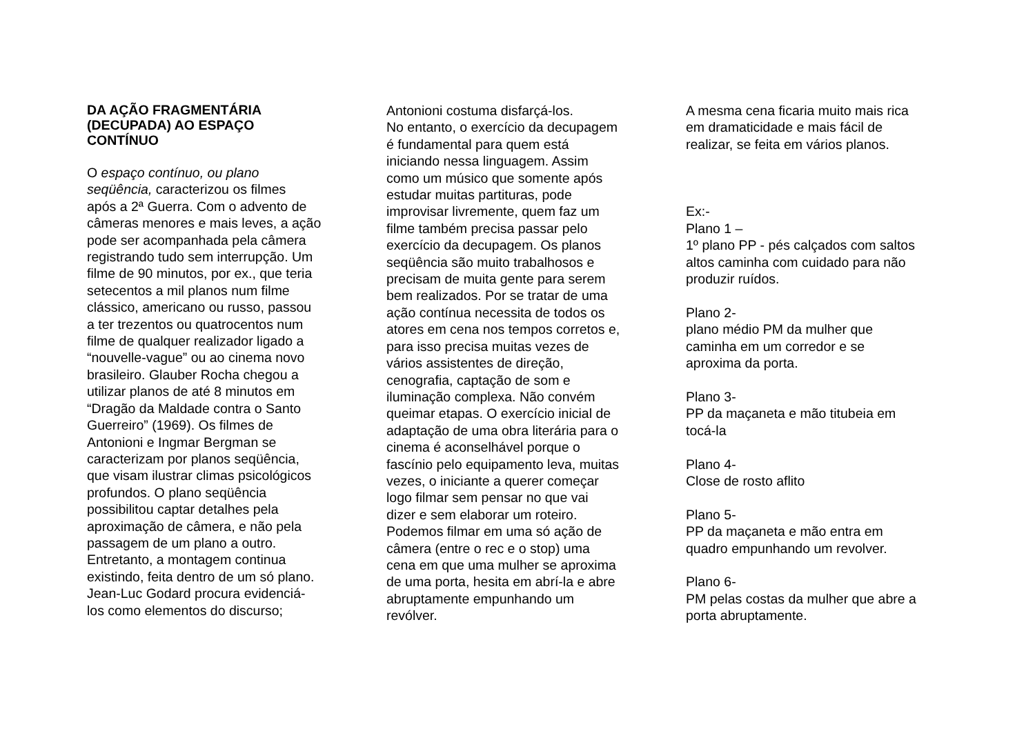DA AÇÃO FRAGMENTÁRIA
(DECUPADA) AO ESPAÇO
CONTÍNUO
O espaço contínuo, ou plano
seqüência, caracterizou os filmes
após a 2ª Guerra. Com o advento de
câmeras menores e mais leves, a ação
pode ser acompanhada pela câmera
registrando tudo sem interrupção. Um
filme de 90 minutos, por ex., que teria
setecentos a mil planos num filme
clássico, americano ou russo, passou
a ter trezentos ou quatrocentos num
filme de qualquer realizador ligado a
“nouvelle-vague” ou ao cinema novo
brasileiro. Glauber Rocha chegou a
utilizar planos de até 8 minutos em
“Dragão da Maldade contra o Santo
Guerreiro” (1969). Os filmes de
Antonioni e Ingmar Bergman se
caracterizam por planos seqüência,
que visam ilustrar climas psicológicos
profundos. O plano seqüência
possibilitou captar detalhes pela
aproximação de câmera, e não pela
passagem de um plano a outro.
Entretanto, a montagem continua
existindo, feita dentro de um só plano.
Jean-Luc Godard procura evidenciá-
los como elementos do discurso;
Antonioni costuma disfarçá-los.
No entanto, o exercício da decupagem
é fundamental para quem está
iniciando nessa linguagem. Assim
como um músico que somente após
estudar muitas partituras, pode
improvisar livremente, quem faz um
filme também precisa passar pelo
exercício da decupagem. Os planos
seqüência são muito trabalhosos e
precisam de muita gente para serem
bem realizados. Por se tratar de uma
ação contínua necessita de todos os
atores em cena nos tempos corretos e,
para isso precisa muitas vezes de
vários assistentes de direção,
cenografia, captação de som e
iluminação complexa. Não convém
queimar etapas. O exercício inicial de
adaptação de uma obra literária para o
cinema é aconselhável porque o
fascínio pelo equipamento leva, muitas
vezes, o iniciante a querer começar
logo filmar sem pensar no que vai
dizer e sem elaborar um roteiro.
Podemos filmar em uma só ação de
câmera (entre o rec e o stop) uma
cena em que uma mulher se aproxima
de uma porta, hesita em abrí-la e abre
abruptamente empunhando um
revólver.
A mesma cena ficaria muito mais rica
em dramaticidade e mais fácil de
realizar, se feita em vários planos.
Ex:-
Plano 1 –
1º plano PP - pés calçados com saltos
altos caminha com cuidado para não
produzir ruídos.
Plano 2-
plano médio PM da mulher que
caminha em um corredor e se
aproxima da porta.
Plano 3-
PP da maçaneta e mão titubeia em
tocá-la
Plano 4-
Close de rosto aflito
Plano 5-
PP da maçaneta e mão entra em
quadro empunhando um revolver.
Plano 6-
PM pelas costas da mulher que abre a
porta abruptamente.